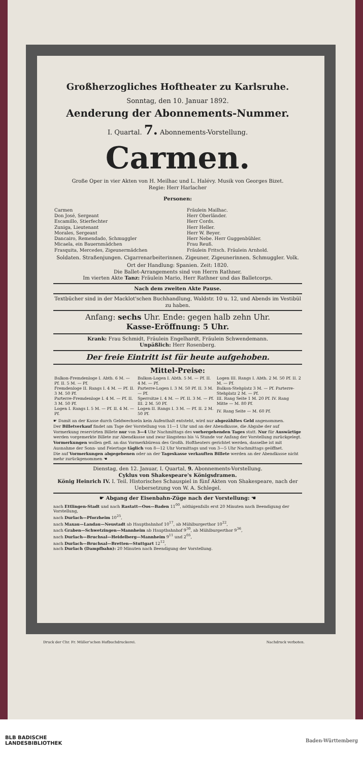Großherzogliches Hoftheater zu Karlsruhe.
Sonntag, den 10. Januar 1892.
Aenderung der Abonnements-Nummer.
I. Quartal. 7. Abonnements-Vorstellung.
Carmen.
Große Oper in vier Akten von H. Meilhac und L. Halévy. Musik von Georges Bizet.
Regie: Herr Harlacher
Personen:
| Carmen | Fräulein Mailhac. |
| Don José, Sergeant | Herr Oberländer. |
| Escamillo, Stierfechter | Herr Cords. |
| Zuniga, Lieutenant | Herr Heller. |
| Morales, Sergeant | Herr W. Beyer. |
| Dancairo, Remendado, Schmuggler | Herr Nebe. Herr Guggenbühler. |
| Micaela, ein Bauernmädchen | Frau Reuß. |
| Frasquita, Mercedes, Zigeunermädchen | Fräulein Fritsch. Fräulein Arnhold. |
Soldaten. Straßenjungen. Cigarrenarbeiterinnen. Zigeuner, Zigeunerinnen. Schmuggler. Volk.
Ort der Handlung: Spanien. Zeit: 1820.
Die Ballet-Arrangements sind von Herrn Rathner.
Im vierten Akte Tanz: Fräulein Mario, Herr Rathner und das Balletcorps.
Nach dem zweiten Akte Pause.
Textbücher sind in der Macklot'schen Buchhandlung, Waldstr. 10 u. 12, und Abends im Vestibül zu haben.
Anfang: sechs Uhr. Ende: gegen halb zehn Uhr.
Kasse-Eröffnung: 5 Uhr.
Krank: Frau Schmidt, Fräulein Engelhardt, Fräulein Schwendemann.
Unpäßlich: Herr Rosenberg.
Der freie Eintritt ist für heute aufgehoben.
Mittel-Preise:
| Balkon-Fremdenloge I. Abth. 6 M. — Pf. II. 5 M. — Pf. | Balkon-Logen I. Abth. 5 M. — Pf. II. 4 M. — Pf. | Logen III. Rangs I. Abth. 2 M. 50 Pf. II. 2 M. — Pf. |
| Fremdenloge II. Rangs I. 4 M. — Pf. II. 3 M. 50 Pf. | Parterre-Logen I. 3 M. 50 Pf. II. 3 M. — Pf. | Balkon-Stehplatz 3 M. — Pf. Parterre-Stehplatz 2 M. — Pf. |
| Parterre-Fremdenloge I. 4 M. — Pf. II. 3 M. 50 Pf. | Sperrsitze I. 4 M. — Pf. II. 3 M. — Pf. III. 2 M. 50 Pf. | III. Rang Seite 1 M. 20 Pf. IV. Rang Mitte — M. 80 Pf. |
| Logen I. Rangs I. 5 M. — Pf. II. 4 M. — Pf. | Logen II. Rangs I. 3 M. — Pf. II. 2 M. 50 Pf. | IV. Rang Seite — M. 60 Pf. |
☛ Damit an der Kasse durch Geldwechseln kein Aufenthalt entsteht, wird nur abgezähltes Geld angenommen.
Der Billetverkauf findet am Tage der Vorstellung von 11—1 Uhr und an der Abendkasse, die Abgabe der auf Vormerkung reservirten Billete nur von 3—4 Uhr Nachmittags des vorhergehenden Tages statt. Nur für Auswärtige werden vorgemerkte Billete zur Abendkasse und zwar längstens bis ¼ Stunde vor Anfang der Vorstellung zurückgelegt.
Vormerkungen wollen gefl. an das Vormerkbüreau des Großh. Hoftheaters gerichtet werden, dasselbe ist mit Ausnahme der Sonn- und Feiertage täglich von 8—12 Uhr Vormittags und von 3—5 Uhr Nachmittags geöffnet.
Die auf Vormerkungen abgegebenen oder an der Tageskasse verkauften Billete werden an der Abendkasse nicht mehr zurückgenommen ☚
Dienstag, den 12. Januar, I. Quartal, 9. Abonnements-Vorstellung.
Cyklus von Shakespeare's Königsdramen.
König Heinrich IV. I. Teil. Historisches Schauspiel in fünf Akten von Shakespeare, nach der Uebersetzung von W. A. Schlegel.
☛ Abgang der Eisenbahn-Züge nach der Vorstellung: ☚
nach Ettlingen-Stadt und nach Rastatt—Oos—Baden 11<sup>00</sup>, nöthigenfalls erst 20 Minuten nach Beendigung der Vorstellung,
nach Durlach—Pforzheim 10<sup>25</sup>,
nach Maxau—Landau—Neustadt ab Hauptbahnhof 10<sup>17</sup>, ab Mühlburgerthor 10<sup>22</sup>,
nach Graben—Schwetzingen—Mannheim ab Hauptbahnhof 9<sup>30</sup>, ab Mühlburgerthor 9<sup>36</sup>,
nach Durlach—Bruchsal—Heidelberg—Mannheim 9<sup>11</sup> und 2<sup>05</sup>,
nach Durlach—Bruchsal—Bretten—Stuttgart 12<sup>12</sup>,
nach Durlach (Dampfbahn): 20 Minuten nach Beendigung der Vorstellung.
Druck der Chr. Fr. Müller'schen Hofbuchdruckerei. Nachdruck verboten.
BLB BADISCHE
LANDESBIBLIOTHEK Baden-Württemberg